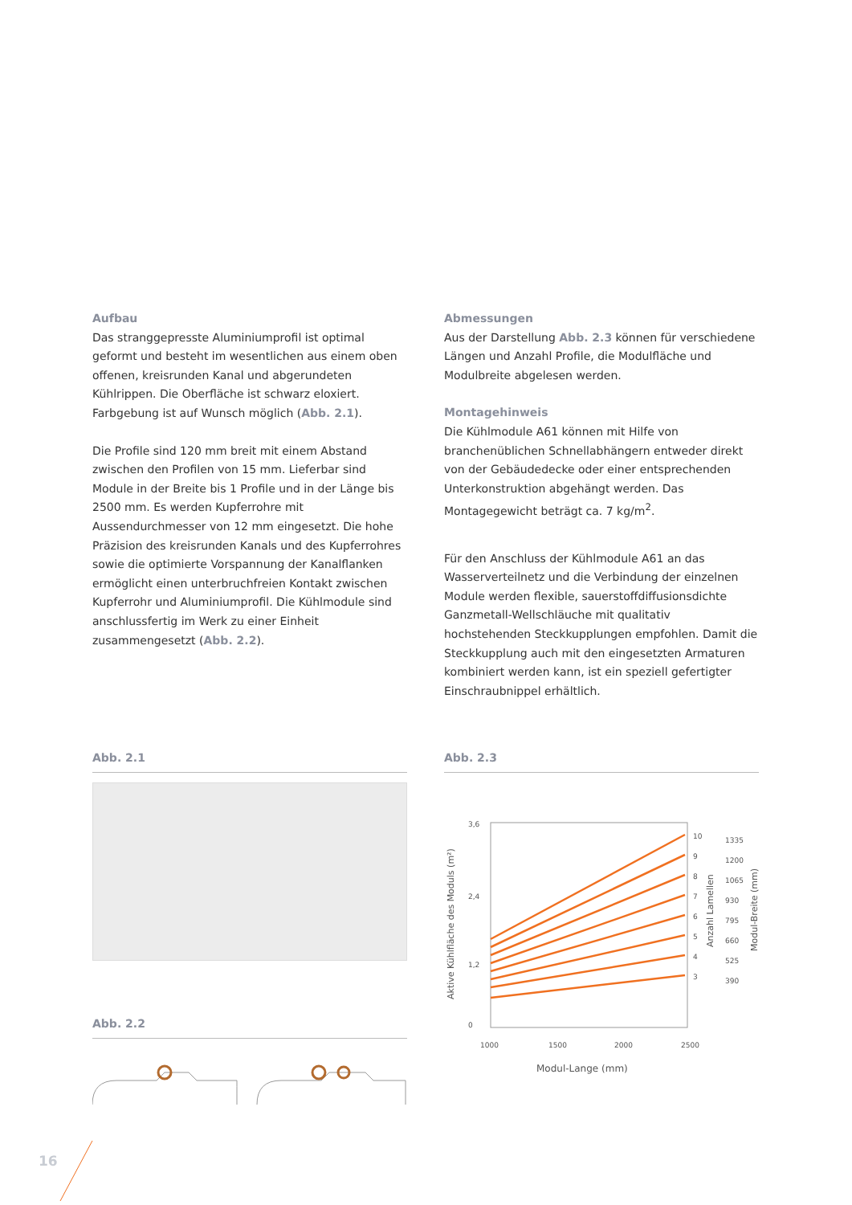Aufbau
Das stranggepresste Aluminiumprofil ist optimal geformt und besteht im wesentlichen aus einem oben offenen, kreisrunden Kanal und abgerundeten Kühlrippen. Die Oberfläche ist schwarz eloxiert. Farbgebung ist auf Wunsch möglich (Abb. 2.1).
Die Profile sind 120 mm breit mit einem Abstand zwischen den Profilen von 15 mm. Lieferbar sind Module in der Breite bis 1 Profile und in der Länge bis 2500 mm. Es werden Kupferrohre mit Aussendurchmesser von 12 mm eingesetzt. Die hohe Präzision des kreisrunden Kanals und des Kupferrohres sowie die optimierte Vorspannung der Kanalflanken ermöglicht einen unterbruchfreien Kontakt zwischen Kupferrohr und Aluminiumprofil. Die Kühlmodule sind anschlussfertig im Werk zu einer Einheit zusammengesetzt (Abb. 2.2).
Abmessungen
Aus der Darstellung Abb. 2.3 können für verschiedene Längen und Anzahl Profile, die Modulfläche und Modulbreite abgelesen werden.
Montagehinweis
Die Kühlmodule A61 können mit Hilfe von branchenüblichen Schnellabhängern entweder direkt von der Gebäudedecke oder einer entsprechenden Unterkonstruktion abgehängt werden. Das Montagegewicht beträgt ca. 7 kg/m<sup>2</sup>.
Für den Anschluss der Kühlmodule A61 an das Wasserverteilnetz und die Verbindung der einzelnen Module werden flexible, sauerstoffdiffusionsdichte Ganzmetall-Wellschläuche mit qualitativ hochstehenden Steckkupplungen empfohlen. Damit die Steckkupplung auch mit den eingesetzten Armaturen kombiniert werden kann, ist ein speziell gefertigter Einschraubnippel erhältlich.
Abb. 2.1
Abb. 2.2
Abb. 2.3
3,6
2,4
1,2
0
1000
1500
2000
2500
10
9
8
7
6
5
4
3
1335
1200
1065
930
795
660
525
390
Modul-Lange (mm)
Aktive Kühlfläche des Moduls (m²)
Anzahl Lamellen
Modul-Breite (mm)
16